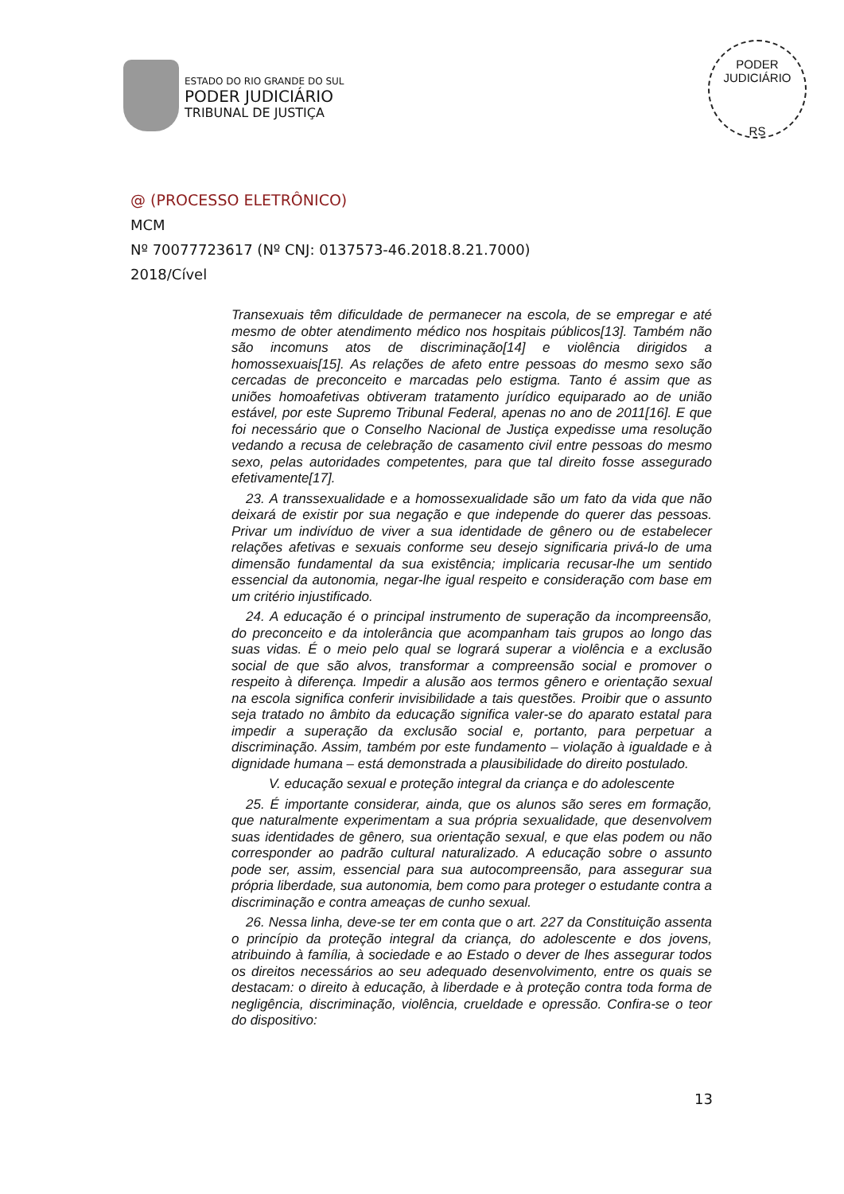ESTADO DO RIO GRANDE DO SUL
PODER JUDICIÁRIO
TRIBUNAL DE JUSTIÇA
PODER JUDICIÁRIO
RS
@ (PROCESSO ELETRÔNICO)
MCM
Nº 70077723617 (Nº CNJ: 0137573-46.2018.8.21.7000)
2018/Cível
Transexuais têm dificuldade de permanecer na escola, de se empregar e até mesmo de obter atendimento médico nos hospitais públicos[13]. Também não são incomuns atos de discriminação[14] e violência dirigidos a homossexuais[15]. As relações de afeto entre pessoas do mesmo sexo são cercadas de preconceito e marcadas pelo estigma. Tanto é assim que as uniões homoafetivas obtiveram tratamento jurídico equiparado ao de união estável, por este Supremo Tribunal Federal, apenas no ano de 2011[16]. E que foi necessário que o Conselho Nacional de Justiça expedisse uma resolução vedando a recusa de celebração de casamento civil entre pessoas do mesmo sexo, pelas autoridades competentes, para que tal direito fosse assegurado efetivamente[17].
23. A transsexualidade e a homossexualidade são um fato da vida que não deixará de existir por sua negação e que independe do querer das pessoas. Privar um indivíduo de viver a sua identidade de gênero ou de estabelecer relações afetivas e sexuais conforme seu desejo significaria privá-lo de uma dimensão fundamental da sua existência; implicaria recusar-lhe um sentido essencial da autonomia, negar-lhe igual respeito e consideração com base em um critério injustificado.
24. A educação é o principal instrumento de superação da incompreensão, do preconceito e da intolerância que acompanham tais grupos ao longo das suas vidas. É o meio pelo qual se logrará superar a violência e a exclusão social de que são alvos, transformar a compreensão social e promover o respeito à diferença. Impedir a alusão aos termos gênero e orientação sexual na escola significa conferir invisibilidade a tais questões. Proibir que o assunto seja tratado no âmbito da educação significa valer-se do aparato estatal para impedir a superação da exclusão social e, portanto, para perpetuar a discriminação. Assim, também por este fundamento – violação à igualdade e à dignidade humana – está demonstrada a plausibilidade do direito postulado.
V. educação sexual e proteção integral da criança e do adolescente
25. É importante considerar, ainda, que os alunos são seres em formação, que naturalmente experimentam a sua própria sexualidade, que desenvolvem suas identidades de gênero, sua orientação sexual, e que elas podem ou não corresponder ao padrão cultural naturalizado. A educação sobre o assunto pode ser, assim, essencial para sua autocompreensão, para assegurar sua própria liberdade, sua autonomia, bem como para proteger o estudante contra a discriminação e contra ameaças de cunho sexual.
26. Nessa linha, deve-se ter em conta que o art. 227 da Constituição assenta o princípio da proteção integral da criança, do adolescente e dos jovens, atribuindo à família, à sociedade e ao Estado o dever de lhes assegurar todos os direitos necessários ao seu adequado desenvolvimento, entre os quais se destacam: o direito à educação, à liberdade e à proteção contra toda forma de negligência, discriminação, violência, crueldade e opressão. Confira-se o teor do dispositivo:
13